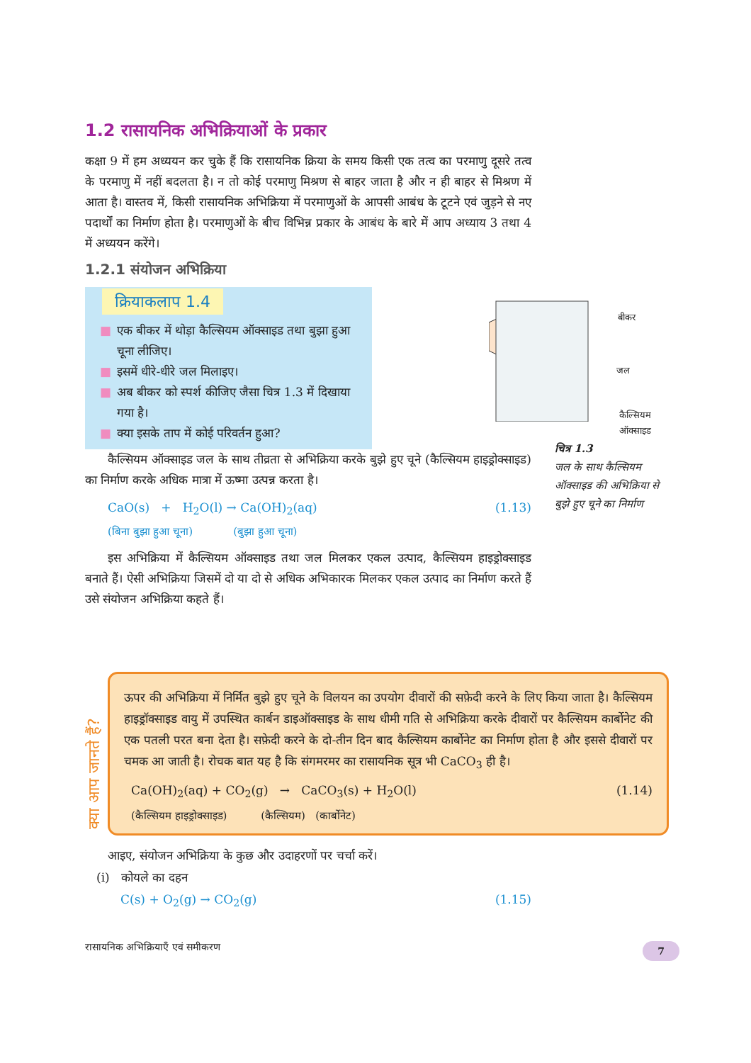1.2 रासायनिक अभिक्रियाओं के प्रकार
कक्षा 9 में हम अध्ययन कर चुके हैं कि रासायनिक क्रिया के समय किसी एक तत्व का परमाणु दूसरे तत्व के परमाणु में नहीं बदलता है। न तो कोई परमाणु मिश्रण से बाहर जाता है और न ही बाहर से मिश्रण में आता है। वास्तव में, किसी रासायनिक अभिक्रिया में परमाणुओं के आपसी आबंध के टूटने एवं जुड़ने से नए पदार्थों का निर्माण होता है। परमाणुओं के बीच विभिन्न प्रकार के आबंध के बारे में आप अध्याय 3 तथा 4 में अध्ययन करेंगे।
1.2.1 संयोजन अभिक्रिया
क्रियाकलाप 1.4
■ एक बीकर में थोड़ा कैल्सियम ऑक्साइड तथा बुझा हुआ चूना लीजिए।
■ इसमें धीरे-धीरे जल मिलाइए।
■ अब बीकर को स्पर्श कीजिए जैसा चित्र 1.3 में दिखाया गया है।
■ क्या इसके ताप में कोई परिवर्तन हुआ?
कैल्सियम ऑक्साइड जल के साथ तीव्रता से अभिक्रिया करके बुझे हुए चूने (कैल्सियम हाइड्रोक्साइड) का निर्माण करके अधिक मात्रा में ऊष्मा उत्पन्न करता है।
CaO(s) + H<sub>2</sub>O(l) → Ca(OH)<sub>2</sub>(aq) (1.13)
(बिना बुझा हुआ चूना) (बुझा हुआ चूना)
इस अभिक्रिया में कैल्सियम ऑक्साइड तथा जल मिलकर एकल उत्पाद, कैल्सियम हाइड्रोक्साइड बनाते हैं। ऐसी अभिक्रिया जिसमें दो या दो से अधिक अभिकारक मिलकर एकल उत्पाद का निर्माण करते हैं उसे संयोजन अभिक्रिया कहते हैं।
बीकर
जल
कैल्सियम
ऑक्साइड
चित्र 1.3
जल के साथ कैल्सियम ऑक्साइड की अभिक्रिया से बुझे हुए चूने का निर्माण
क्या आप जानते हैं?
ऊपर की अभिक्रिया में निर्मित बुझे हुए चूने के विलयन का उपयोग दीवारों की सफ़ेदी करने के लिए किया जाता है। कैल्सियम हाइड्रॉक्साइड वायु में उपस्थित कार्बन डाइऑक्साइड के साथ धीमी गति से अभिक्रिया करके दीवारों पर कैल्सियम कार्बोनेट की एक पतली परत बना देता है। सफ़ेदी करने के दो-तीन दिन बाद कैल्सियम कार्बोनेट का निर्माण होता है और इससे दीवारों पर चमक आ जाती है। रोचक बात यह है कि संगमरमर का रासायनिक सूत्र भी CaCO<sub>3</sub> ही है।
Ca(OH)<sub>2</sub>(aq) + CO<sub>2</sub>(g) → CaCO<sub>3</sub>(s) + H<sub>2</sub>O(l) (1.14)
(कैल्सियम हाइड्रोक्साइड) (कैल्सियम) (कार्बोनेट)
आइए, संयोजन अभिक्रिया के कुछ और उदाहरणों पर चर्चा करें।
(i) कोयले का दहन
C(s) + O<sub>2</sub>(g) → CO<sub>2</sub>(g) (1.15)
रासायनिक अभिक्रियाएँ एवं समीकरण
7